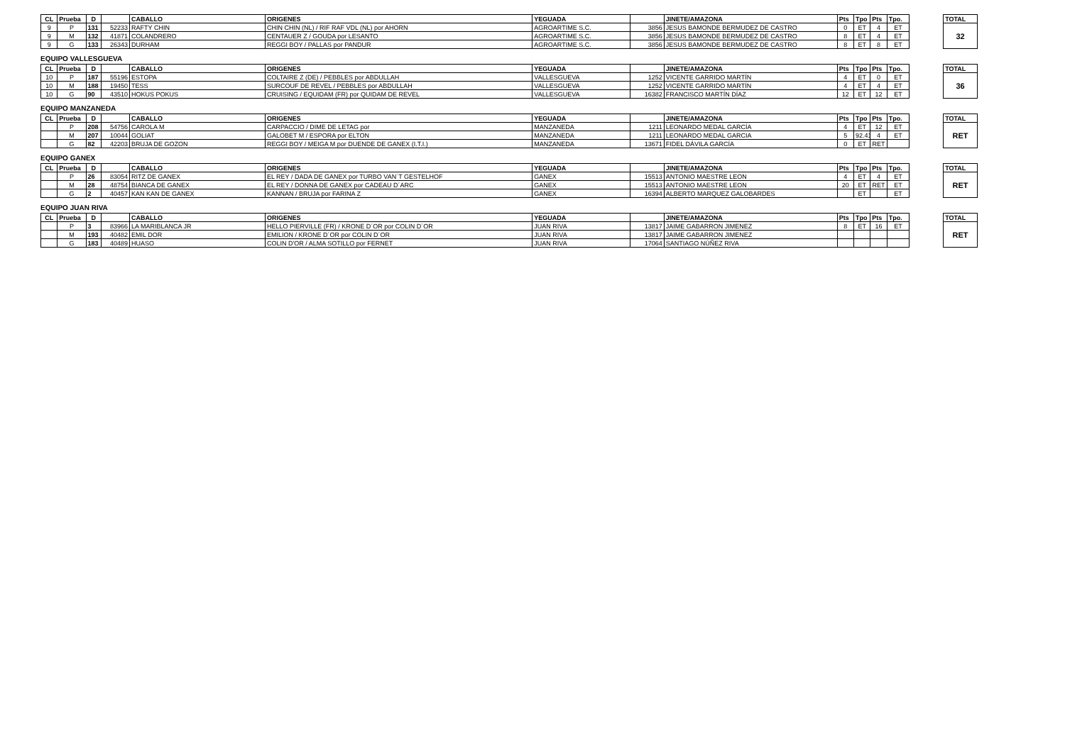| CL | Prueba | D | | CABALLO | ORIGENES | YEGUADA | | JINETE/AMAZONA | Pts | Tpo | Pts | Tpo. | | TOTAL |
| --- | --- | --- | --- | --- | --- | --- | --- | --- | --- | --- | --- | --- | --- | --- |
| 9 | P | 131 | 52233 | RAFTY CHIN | CHIN CHIN (NL) / RIF RAF VDL (NL) por AHORN | AGROARTIME S.C. | 3856 | JESUS BAMONDE BERMUDEZ DE CASTRO | 0 | ET | 4 | ET | | 32 |
| 9 | M | 132 | 41871 | COLANDRERO | CENTAUER Z / GOUDA por LESANTO | AGROARTIME S.C. | 3856 | JESUS BAMONDE BERMUDEZ DE CASTRO | 8 | ET | 4 | ET | | |
| 9 | G | 133 | 26343 | DURHAM | REGGI BOY / PALLAS por PANDUR | AGROARTIME S.C. | 3856 | JESUS BAMONDE BERMUDEZ DE CASTRO | 8 | ET | 8 | ET | | |
EQUIPO VALLESGUEVA
| CL | Prueba | D | | CABALLO | ORIGENES | YEGUADA | | JINETE/AMAZONA | Pts | Tpo | Pts | Tpo. | | TOTAL |
| --- | --- | --- | --- | --- | --- | --- | --- | --- | --- | --- | --- | --- | --- | --- |
| 10 | P | 187 | 55196 | ESTOPA | COLTAIRE Z (DE) / PEBBLES por ABDULLAH | VALLESGUEVA | 1252 | VICENTE GARRIDO MARTÍN | 4 | ET | 0 | ET | | 36 |
| 10 | M | 188 | 19450 | TESS | SURCOUF DE REVEL / PEBBLES por ABDULLAH | VALLESGUEVA | 1252 | VICENTE GARRIDO MARTÍN | 4 | ET | 4 | ET | | |
| 10 | G | 90 | 43510 | HOKUS POKUS | CRUISING / EQUIDAM (FR) por QUIDAM DE REVEL | VALLESGUEVA | 16382 | FRANCISCO MARTÍN DÍAZ | 12 | ET | 12 | ET | | |
EQUIPO MANZANEDA
| CL | Prueba | D | | CABALLO | ORIGENES | YEGUADA | | JINETE/AMAZONA | Pts | Tpo | Pts | Tpo. | | TOTAL |
| --- | --- | --- | --- | --- | --- | --- | --- | --- | --- | --- | --- | --- | --- | --- |
| | P | 208 | 54756 | CAROLA M | CARPACCIO / DIME DE LETAG por | MANZANEDA | 1211 | LEONARDO MEDAL GARCÍA | 4 | ET | 12 | ET | | RET |
| | M | 207 | 10044 | GOLIAT | GALOBET M / ESPORA por ELTON | MANZANEDA | 1211 | LEONARDO MEDAL GARCIA | 5 | 92.41 | 4 | ET | | |
| | G | 82 | 42203 | BRUJA DE GOZON | REGGI BOY / MEIGA M por DUENDE DE GANEX (I.T.I.) | MANZANEDA | 13671 | FIDEL DÁVILA GARCÍA | 0 | ET | RET | | | |
EQUIPO GANEX
| CL | Prueba | D | | CABALLO | ORIGENES | YEGUADA | | JINETE/AMAZONA | Pts | Tpo | Pts | Tpo. | | TOTAL |
| --- | --- | --- | --- | --- | --- | --- | --- | --- | --- | --- | --- | --- | --- | --- |
| | P | 26 | 83054 | RITZ DE GANEX | EL REY / DADA DE GANEX por TURBO VAN´T GESTELHOF | GANEX | 15513 | ANTONIO MAESTRE LEON | 4 | ET | 4 | ET | | RET |
| | M | 28 | 48754 | BIANCA DE GANEX | EL REY / DONNA DE GANEX por CADEAU D´ARC | GANEX | 15513 | ANTONIO MAESTRE LEON | 20 | ET | RET | ET | | |
| | G | 2 | 40457 | KAN KAN DE GANEX | KANNAN / BRUJA por FARINA Z | GANEX | 16394 | ALBERTO MARQUEZ GALOBARDES | | ET | | ET | | |
EQUIPO JUAN RIVA
| CL | Prueba | D | | CABALLO | ORIGENES | YEGUADA | | JINETE/AMAZONA | Pts | Tpo | Pts | Tpo. | | TOTAL |
| --- | --- | --- | --- | --- | --- | --- | --- | --- | --- | --- | --- | --- | --- | --- |
| | P | 3 | 83966 | LA MARIBLANCA JR | HELLO PIERVILLE (FR) / KRONE D´OR por COLIN D´OR | JUAN RIVA | 13817 | JAIME GABARRON JIMENEZ | 8 | ET | 16 | ET | | RET |
| | M | 193 | 40482 | EMIL DOR | EMILION / KRONE D´OR por COLIN D´OR | JUAN RIVA | 13817 | JAIME GABARRON JIMENEZ | | | | | | |
| | G | 183 | 40489 | HUASO | COLIN D'OR / ALMA SOTILLO por FERNET | JUAN RIVA | 17064 | SANTIAGO NÚÑEZ RIVA | | | | | | |